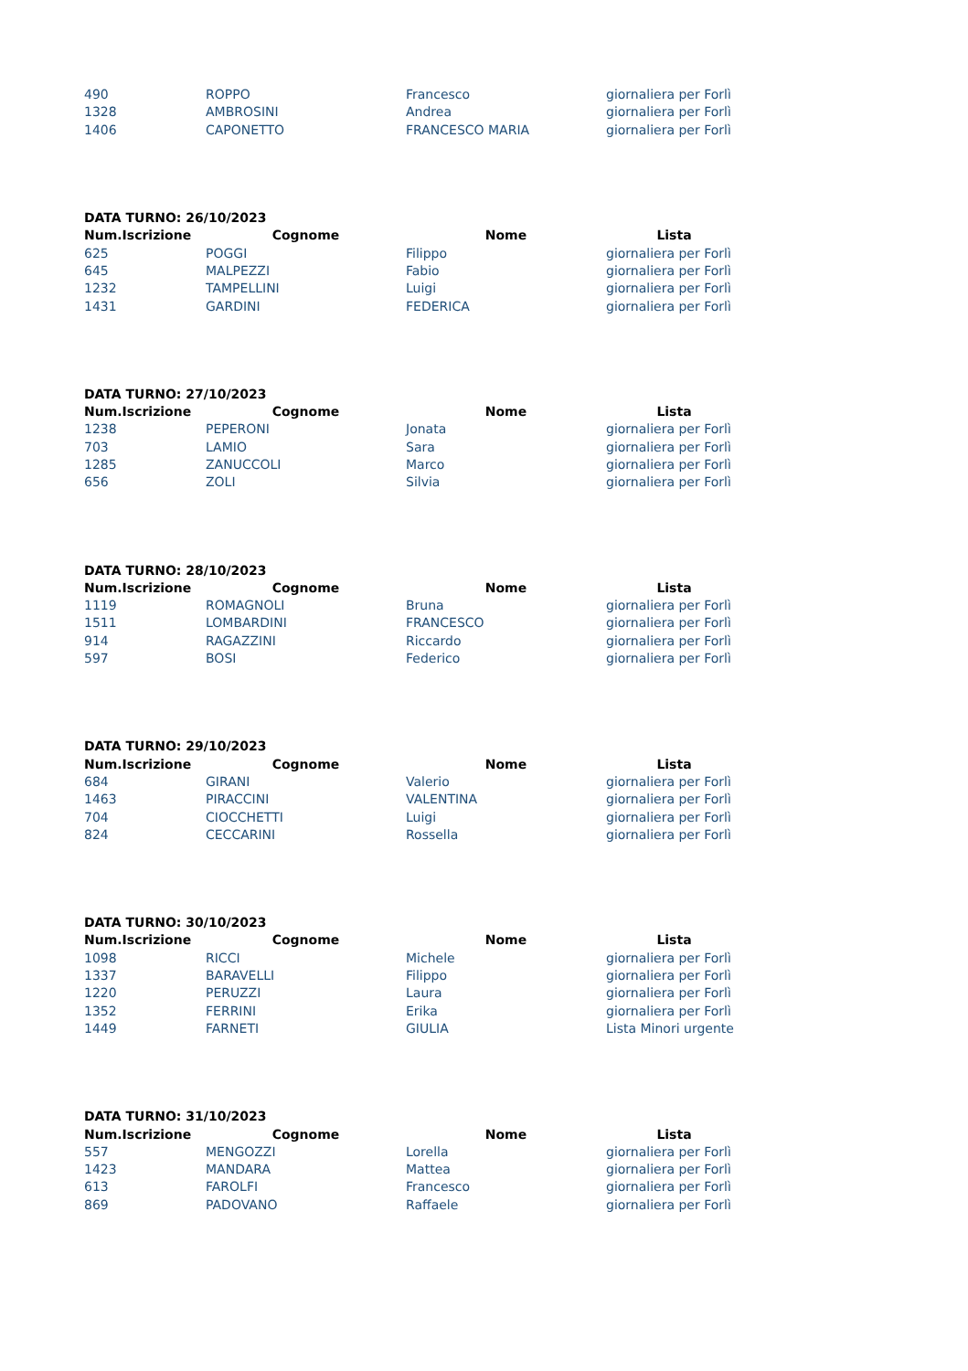| 490 | ROPPO | Francesco | giornaliera per Forlì |
| 1328 | AMBROSINI | Andrea | giornaliera per Forlì |
| 1406 | CAPONETTO | FRANCESCO MARIA | giornaliera per Forlì |
| DATA TURNO: 26/10/2023 | | | |
| --- | --- | --- | --- |
| Num.Iscrizione | Cognome | Nome | Lista |
| 625 | POGGI | Filippo | giornaliera per Forlì |
| 645 | MALPEZZI | Fabio | giornaliera per Forlì |
| 1232 | TAMPELLINI | Luigi | giornaliera per Forlì |
| 1431 | GARDINI | FEDERICA | giornaliera per Forlì |
| DATA TURNO: 27/10/2023 | | | |
| --- | --- | --- | --- |
| Num.Iscrizione | Cognome | Nome | Lista |
| 1238 | PEPERONI | Jonata | giornaliera per Forlì |
| 703 | LAMIO | Sara | giornaliera per Forlì |
| 1285 | ZANUCCOLI | Marco | giornaliera per Forlì |
| 656 | ZOLI | Silvia | giornaliera per Forlì |
| DATA TURNO: 28/10/2023 | | | |
| --- | --- | --- | --- |
| Num.Iscrizione | Cognome | Nome | Lista |
| 1119 | ROMAGNOLI | Bruna | giornaliera per Forlì |
| 1511 | LOMBARDINI | FRANCESCO | giornaliera per Forlì |
| 914 | RAGAZZINI | Riccardo | giornaliera per Forlì |
| 597 | BOSI | Federico | giornaliera per Forlì |
| DATA TURNO: 29/10/2023 | | | |
| --- | --- | --- | --- |
| Num.Iscrizione | Cognome | Nome | Lista |
| 684 | GIRANI | Valerio | giornaliera per Forlì |
| 1463 | PIRACCINI | VALENTINA | giornaliera per Forlì |
| 704 | CIOCCHETTI | Luigi | giornaliera per Forlì |
| 824 | CECCARINI | Rossella | giornaliera per Forlì |
| DATA TURNO: 30/10/2023 | | | |
| --- | --- | --- | --- |
| Num.Iscrizione | Cognome | Nome | Lista |
| 1098 | RICCI | Michele | giornaliera per Forlì |
| 1337 | BARAVELLI | Filippo | giornaliera per Forlì |
| 1220 | PERUZZI | Laura | giornaliera per Forlì |
| 1352 | FERRINI | Erika | giornaliera per Forlì |
| 1449 | FARNETI | GIULIA | Lista Minori urgente |
| DATA TURNO: 31/10/2023 | | | |
| --- | --- | --- | --- |
| Num.Iscrizione | Cognome | Nome | Lista |
| 557 | MENGOZZI | Lorella | giornaliera per Forlì |
| 1423 | MANDARA | Mattea | giornaliera per Forlì |
| 613 | FAROLFI | Francesco | giornaliera per Forlì |
| 869 | PADOVANO | Raffaele | giornaliera per Forlì |